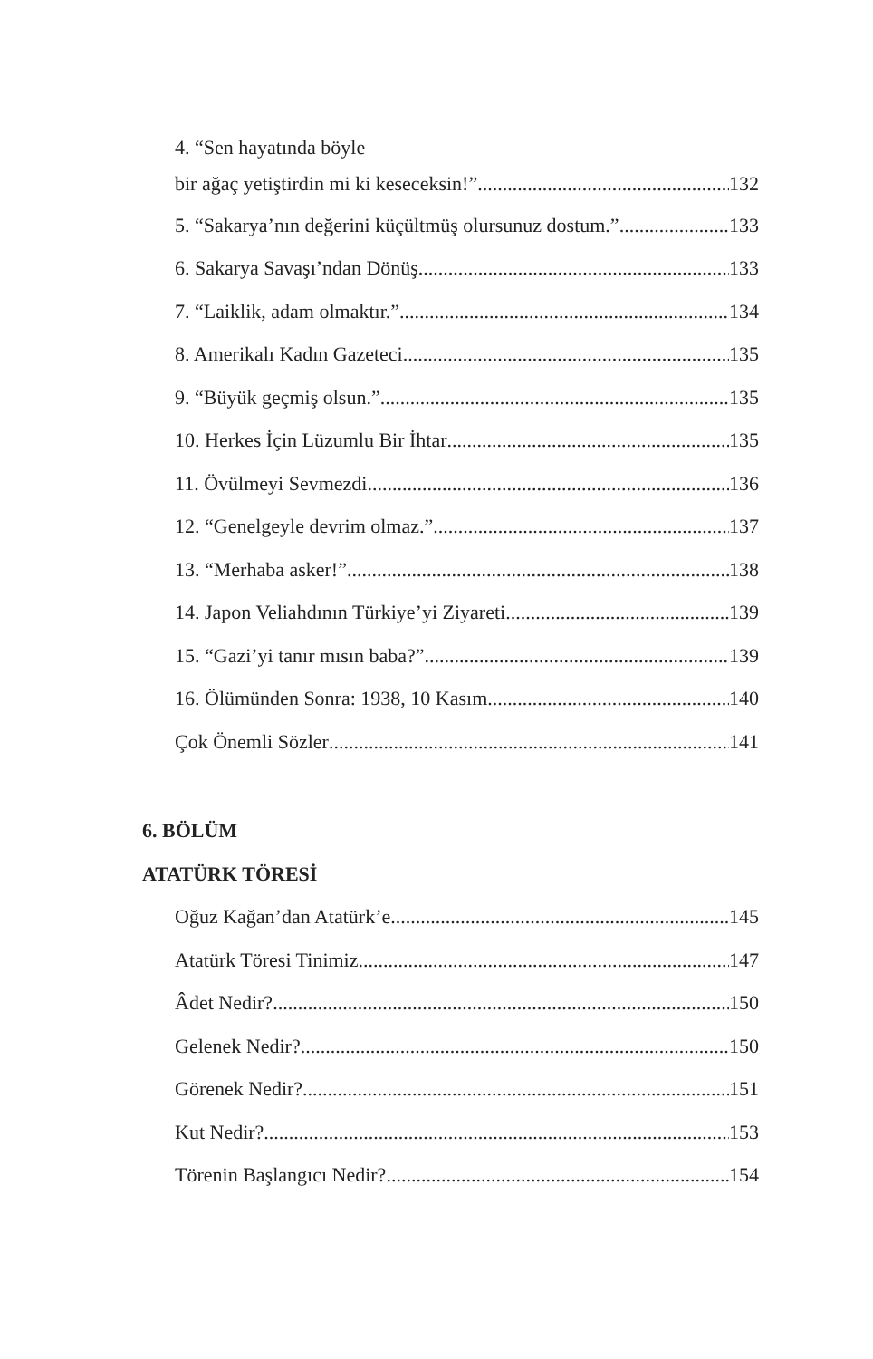4. “Sen hayatında böyle
bir ağaç yetiştirdin mi ki keseceksin!” 132
5. “Sakarya’nın değerini küçültmüş olursunuz dostum.” 133
6. Sakarya Savaşı’ndan Dönüş 133
7. “Laiklik, adam olmaktır.” 134
8. Amerikalı Kadın Gazeteci 135
9. “Büyük geçmiş olsun.” 135
10. Herkes İçin Lüzumlu Bir İhtar 135
11. Övülmeyi Sevmezdi 136
12. “Genelgeyle devrim olmaz.” 137
13. “Merhaba asker!” 138
14. Japon Veliahdının Türkiye’yi Ziyareti 139
15. “Gazi’yi tanır mısın baba?” 139
16. Ölümünden Sonra: 1938, 10 Kasım 140
Çok Önemli Sözler 141
6. BÖLÜM
ATATÜRK TÖRESİ
Oğuz Kağan’dan Atatürk’e 145
Atatürk Töresi Tinimiz 147
Âdet Nedir? 150
Gelenek Nedir? 150
Görenek Nedir? 151
Kut Nedir? 153
Törenin Başlangıcı Nedir? 154